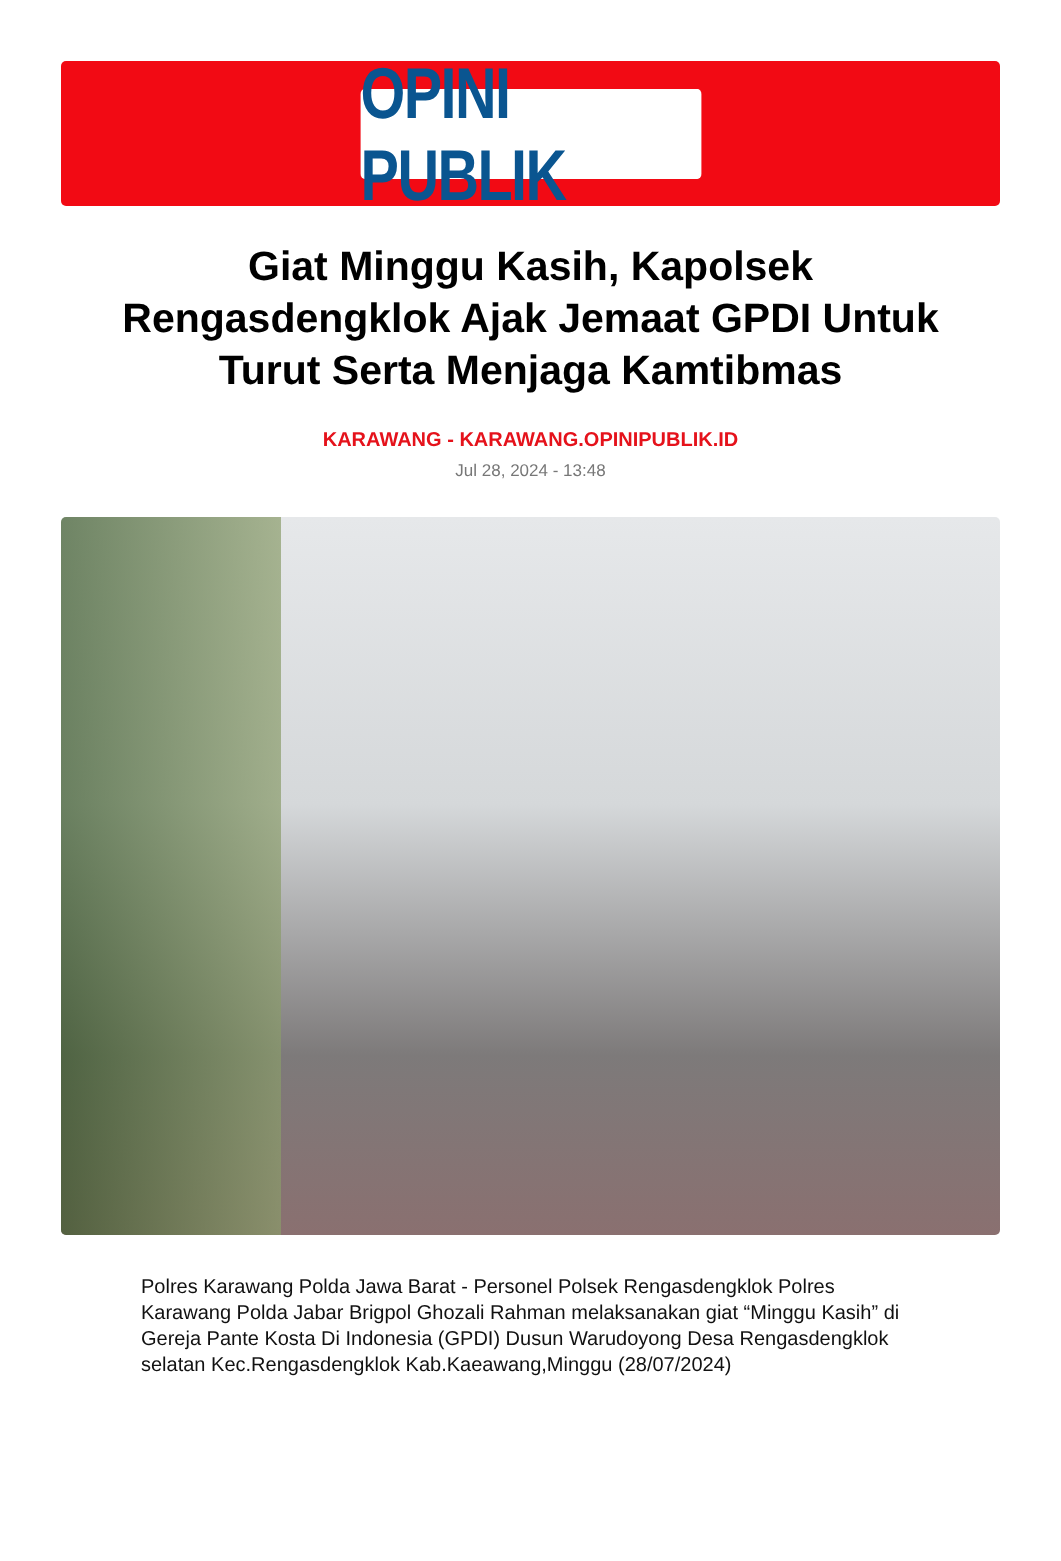OPINI PUBLIK
Giat Minggu Kasih, Kapolsek Rengasdengklok Ajak Jemaat GPDI Untuk Turut Serta Menjaga Kamtibmas
KARAWANG - KARAWANG.OPINIPUBLIK.ID
Jul 28, 2024 - 13:48
Polres Karawang Polda Jawa Barat - Personel Polsek Rengasdengklok Polres Karawang Polda Jabar Brigpol Ghozali Rahman melaksanakan giat “Minggu Kasih” di Gereja Pante Kosta Di Indonesia (GPDI) Dusun Warudoyong Desa Rengasdengklok selatan Kec.Rengasdengklok Kab.Kaeawang,Minggu (28/07/2024)